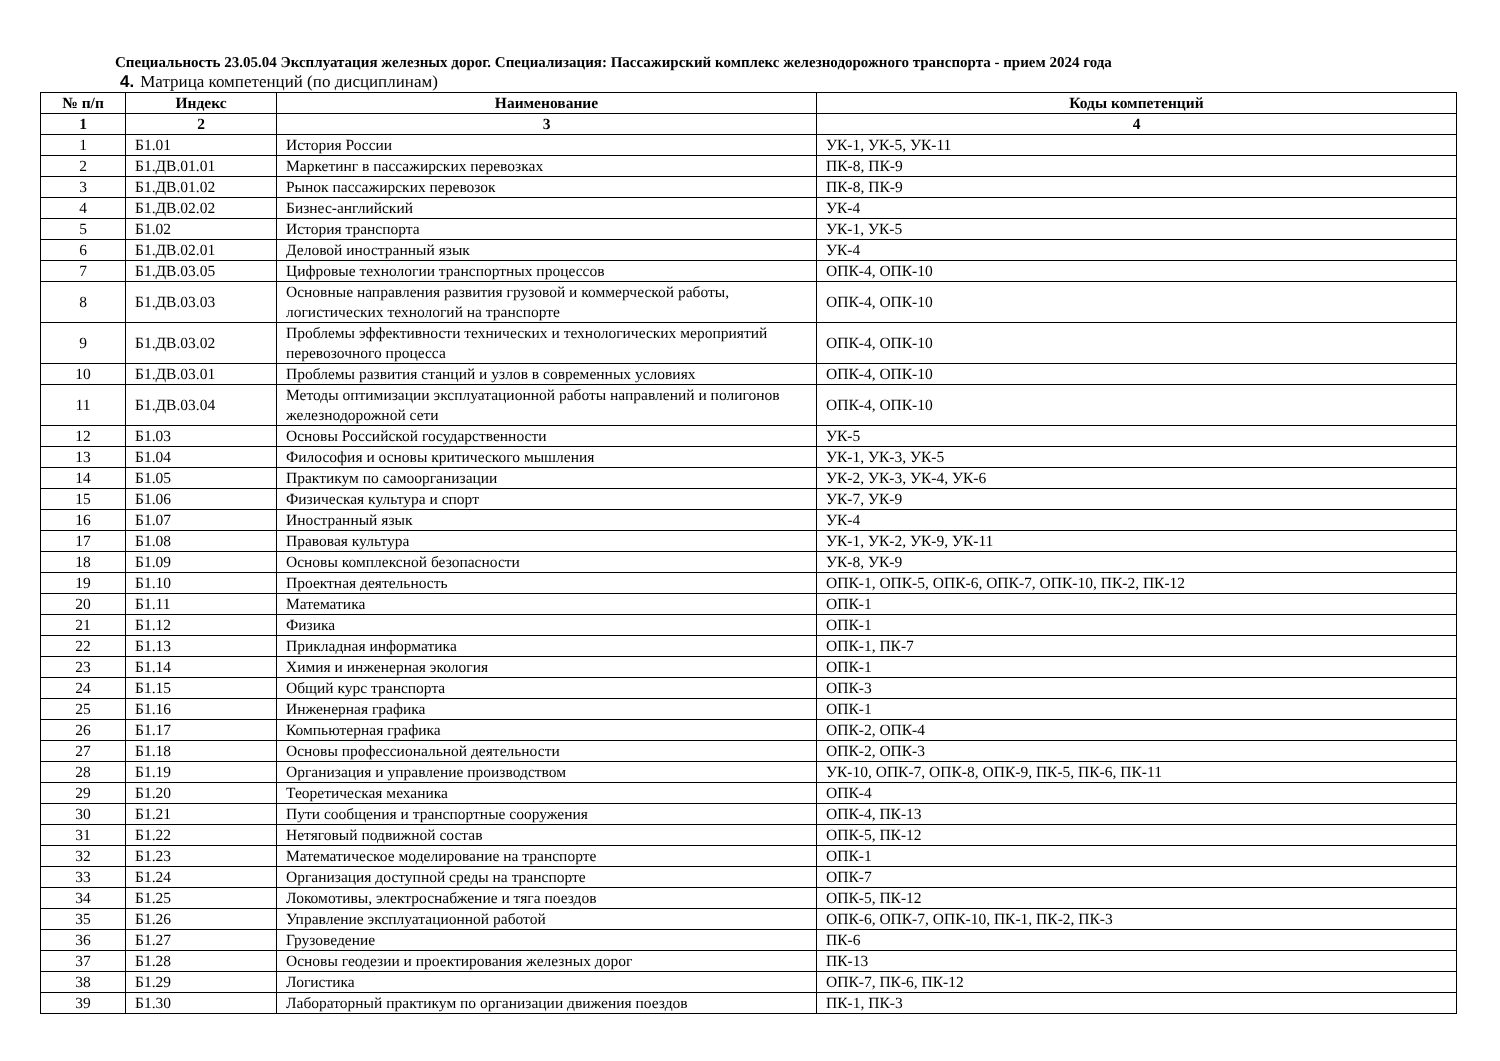Специальность 23.05.04 Эксплуатация железных дорог. Специализация: Пассажирский комплекс железнодорожного транспорта - прием 2024 года
4. Матрица компетенций (по дисциплинам)
| № п/п | Индекс | Наименование | Коды компетенций |
| --- | --- | --- | --- |
| 1 | 2 | 3 | 4 |
| 1 | Б1.01 | История России | УК-1, УК-5, УК-11 |
| 2 | Б1.ДВ.01.01 | Маркетинг в пассажирских перевозках | ПК-8, ПК-9 |
| 3 | Б1.ДВ.01.02 | Рынок пассажирских перевозок | ПК-8, ПК-9 |
| 4 | Б1.ДВ.02.02 | Бизнес-английский | УК-4 |
| 5 | Б1.02 | История транспорта | УК-1, УК-5 |
| 6 | Б1.ДВ.02.01 | Деловой иностранный язык | УК-4 |
| 7 | Б1.ДВ.03.05 | Цифровые технологии транспортных процессов | ОПК-4, ОПК-10 |
| 8 | Б1.ДВ.03.03 | Основные направления развития грузовой и коммерческой работы, логистических технологий на транспорте | ОПК-4, ОПК-10 |
| 9 | Б1.ДВ.03.02 | Проблемы эффективности технических и технологических мероприятий перевозочного процесса | ОПК-4, ОПК-10 |
| 10 | Б1.ДВ.03.01 | Проблемы развития станций и узлов в современных условиях | ОПК-4, ОПК-10 |
| 11 | Б1.ДВ.03.04 | Методы оптимизации эксплуатационной работы направлений и полигонов железнодорожной сети | ОПК-4, ОПК-10 |
| 12 | Б1.03 | Основы Российской государственности | УК-5 |
| 13 | Б1.04 | Философия и основы критического мышления | УК-1, УК-3, УК-5 |
| 14 | Б1.05 | Практикум по самоорганизации | УК-2, УК-3, УК-4, УК-6 |
| 15 | Б1.06 | Физическая культура и спорт | УК-7, УК-9 |
| 16 | Б1.07 | Иностранный язык | УК-4 |
| 17 | Б1.08 | Правовая культура | УК-1, УК-2, УК-9, УК-11 |
| 18 | Б1.09 | Основы комплексной безопасности | УК-8, УК-9 |
| 19 | Б1.10 | Проектная деятельность | ОПК-1, ОПК-5, ОПК-6, ОПК-7, ОПК-10, ПК-2, ПК-12 |
| 20 | Б1.11 | Математика | ОПК-1 |
| 21 | Б1.12 | Физика | ОПК-1 |
| 22 | Б1.13 | Прикладная информатика | ОПК-1, ПК-7 |
| 23 | Б1.14 | Химия и инженерная экология | ОПК-1 |
| 24 | Б1.15 | Общий курс транспорта | ОПК-3 |
| 25 | Б1.16 | Инженерная графика | ОПК-1 |
| 26 | Б1.17 | Компьютерная графика | ОПК-2, ОПК-4 |
| 27 | Б1.18 | Основы профессиональной деятельности | ОПК-2, ОПК-3 |
| 28 | Б1.19 | Организация и управление производством | УК-10, ОПК-7, ОПК-8, ОПК-9, ПК-5, ПК-6, ПК-11 |
| 29 | Б1.20 | Теоретическая механика | ОПК-4 |
| 30 | Б1.21 | Пути сообщения и транспортные сооружения | ОПК-4, ПК-13 |
| 31 | Б1.22 | Нетяговый подвижной состав | ОПК-5, ПК-12 |
| 32 | Б1.23 | Математическое моделирование на транспорте | ОПК-1 |
| 33 | Б1.24 | Организация доступной среды на транспорте | ОПК-7 |
| 34 | Б1.25 | Локомотивы, электроснабжение и тяга поездов | ОПК-5, ПК-12 |
| 35 | Б1.26 | Управление эксплуатационной работой | ОПК-6, ОПК-7, ОПК-10, ПК-1, ПК-2, ПК-3 |
| 36 | Б1.27 | Грузоведение | ПК-6 |
| 37 | Б1.28 | Основы геодезии и проектирования железных дорог | ПК-13 |
| 38 | Б1.29 | Логистика | ОПК-7, ПК-6, ПК-12 |
| 39 | Б1.30 | Лабораторный практикум по организации движения поездов | ПК-1, ПК-3 |